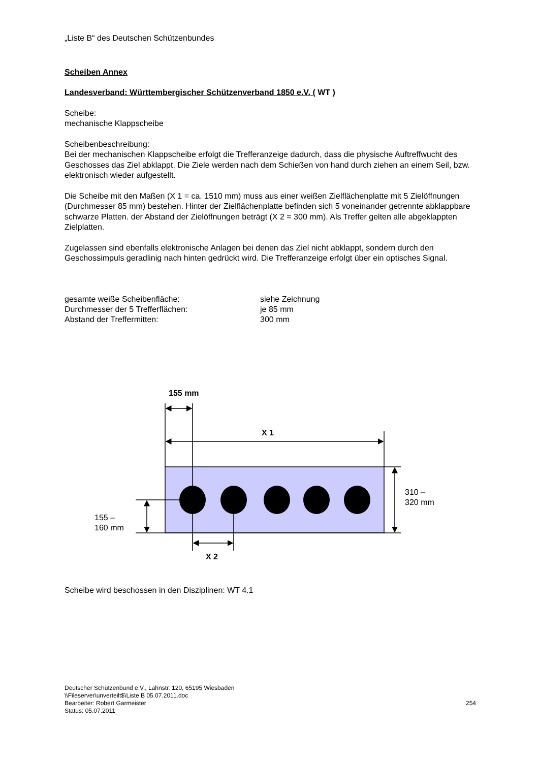„Liste B“ des Deutschen Schützenbundes
Scheiben Annex
Landesverband: Württembergischer Schützenverband 1850 e.V. ( WT )
Scheibe:
mechanische Klappscheibe
Scheibenbeschreibung:
Bei der mechanischen Klappscheibe erfolgt die Trefferanzeige dadurch, dass die physische Auftreffwucht des Geschosses das Ziel abklappt. Die Ziele werden nach dem Schießen von hand durch ziehen an einem Seil, bzw. elektronisch wieder aufgestellt.
Die Scheibe mit den Maßen (X 1 = ca. 1510 mm) muss aus einer weißen Zielflächenplatte mit 5 Zielöffnungen (Durchmesser 85 mm) bestehen. Hinter der Zielflächenplatte befinden sich 5 voneinander getrennte abklappbare schwarze Platten. der Abstand der Zielöffnungen beträgt (X 2 = 300 mm). Als Treffer gelten alle abgeklappten Zielplatten.
Zugelassen sind ebenfalls elektronische Anlagen bei denen das Ziel nicht abklappt, sondern durch den Geschossimpuls geradlinig nach hinten gedrückt wird. Die Trefferanzeige erfolgt über ein optisches Signal.
| gesamte weiße Scheibenfläche: | siehe Zeichnung |
| Durchmesser der 5 Trefferflächen: | je 85 mm |
| Abstand der Treffermitten: | 300 mm |
155 mm
X 1
310 –
320 mm
155 –
160 mm
X 2
Scheibe wird beschossen in den Disziplinen: WT 4.1
Deutscher Schützenbund e.V., Lahnstr. 120, 65195 Wiesbaden
\\Fileserver\unverteilt$\Liste B 05.07.2011.doc
Bearbeiter: Robert Garmeister
Status: 05.07.2011
254